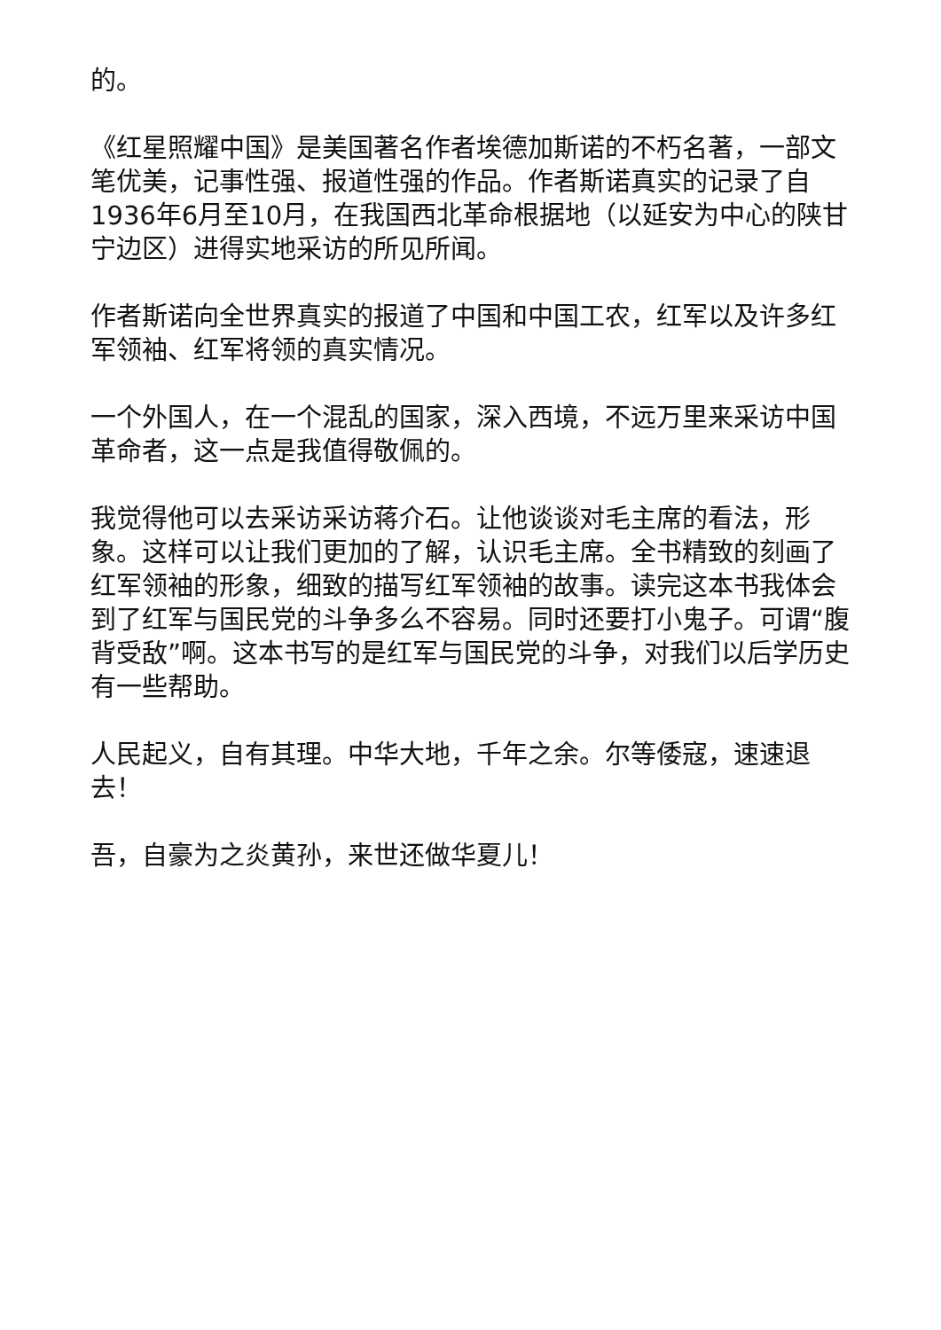的。
《红星照耀中国》是美国著名作者埃德加斯诺的不朽名著，一部文笔优美，记事性强、报道性强的作品。作者斯诺真实的记录了自1936年6月至10月，在我国西北革命根据地（以延安为中心的陕甘宁边区）进得实地采访的所见所闻。
作者斯诺向全世界真实的报道了中国和中国工农，红军以及许多红军领袖、红军将领的真实情况。
一个外国人，在一个混乱的国家，深入西境，不远万里来采访中国革命者，这一点是我值得敬佩的。
我觉得他可以去采访采访蒋介石。让他谈谈对毛主席的看法，形象。这样可以让我们更加的了解，认识毛主席。全书精致的刻画了红军领袖的形象，细致的描写红军领袖的故事。读完这本书我体会到了红军与国民党的斗争多么不容易。同时还要打小鬼子。可谓“腹背受敌”啊。这本书写的是红军与国民党的斗争，对我们以后学历史有一些帮助。
人民起义，自有其理。中华大地，千年之余。尔等倭寇，速速退去！
吾，自豪为之炎黄孙，来世还做华夏儿！